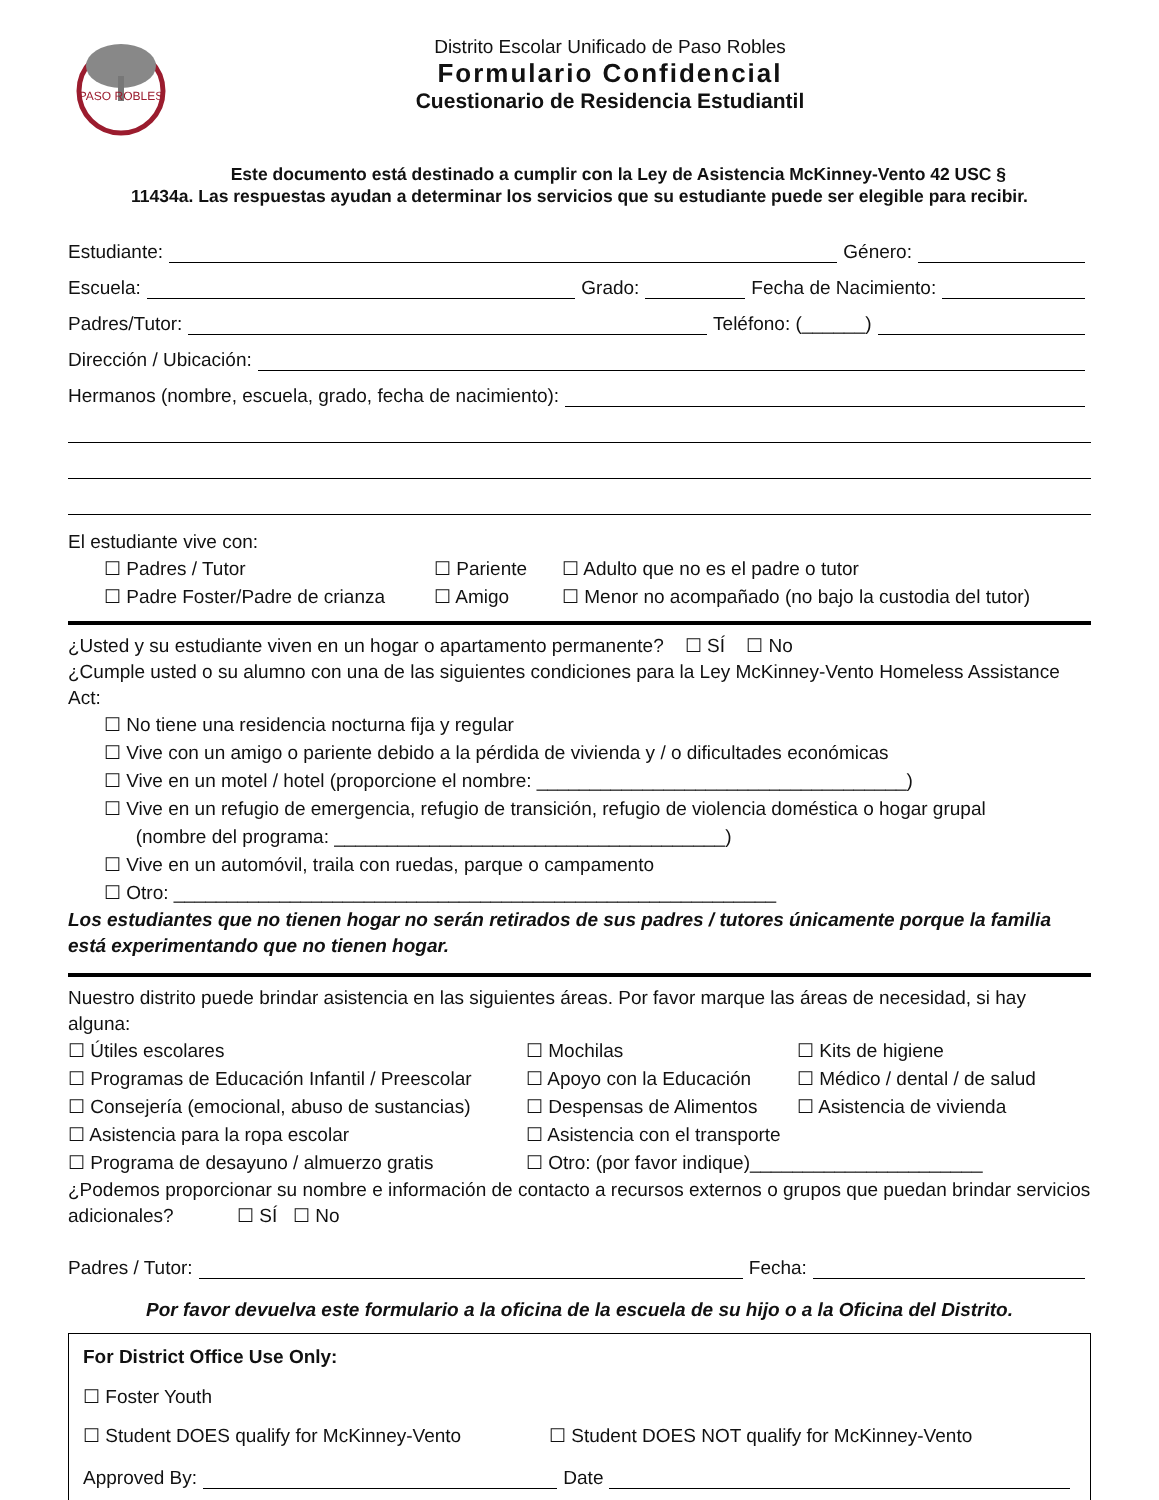PASO ROBLES
Distrito Escolar Unificado de Paso Robles
Formulario Confidencial
Cuestionario de Residencia Estudiantil
Este documento está destinado a cumplir con la Ley de Asistencia McKinney-Vento 42 USC §
11434a. Las respuestas ayudan a determinar los servicios que su estudiante puede ser elegible para recibir.
Estudiante: Género:
Escuela: Grado: Fecha de Nacimiento:
Padres/Tutor: Teléfono: (______)
Dirección / Ubicación:
Hermanos (nombre, escuela, grado, fecha de nacimiento):
El estudiante vive con:
☐ Padres / Tutor ☐ Pariente ☐ Adulto que no es el padre o tutor ☐ Padre Foster/Padre de crianza ☐ Amigo ☐ Menor no acompañado (no bajo la custodia del tutor)
¿Usted y su estudiante viven en un hogar o apartamento permanente? ☐ SÍ ☐ No
¿Cumple usted o su alumno con una de las siguientes condiciones para la Ley McKinney-Vento Homeless Assistance Act:
☐ No tiene una residencia nocturna fija y regular
☐ Vive con un amigo o pariente debido a la pérdida de vivienda y / o dificultades económicas
☐ Vive en un motel / hotel (proporcione el nombre: ___________________________________)
☐ Vive en un refugio de emergencia, refugio de transición, refugio de violencia doméstica o hogar grupal
(nombre del programa: _____________________________________)
☐ Vive en un automóvil, traila con ruedas, parque o campamento
☐ Otro: _________________________________________________________
Los estudiantes que no tienen hogar no serán retirados de sus padres / tutores únicamente porque la familia está experimentando que no tienen hogar.
Nuestro distrito puede brindar asistencia en las siguientes áreas. Por favor marque las áreas de necesidad, si hay alguna:
☐ Útiles escolares ☐ Mochilas ☐ Kits de higiene ☐ Programas de Educación Infantil / Preescolar ☐ Apoyo con la Educación ☐ Médico / dental / de salud ☐ Consejería (emocional, abuso de sustancias) ☐ Despensas de Alimentos ☐ Asistencia de vivienda ☐ Asistencia para la ropa escolar ☐ Asistencia con el transporte ☐ Programa de desayuno / almuerzo gratis ☐ Otro: (por favor indique)______________________
¿Podemos proporcionar su nombre e información de contacto a recursos externos o grupos que puedan brindar servicios adicionales? ☐ SÍ ☐ No
Padres / Tutor: Fecha:
Por favor devuelva este formulario a la oficina de la escuela de su hijo o a la Oficina del Distrito.
For District Office Use Only:
☐ Foster Youth
☐ Student DOES qualify for McKinney-Vento ☐ Student DOES NOT qualify for McKinney-Vento
Approved By: Date